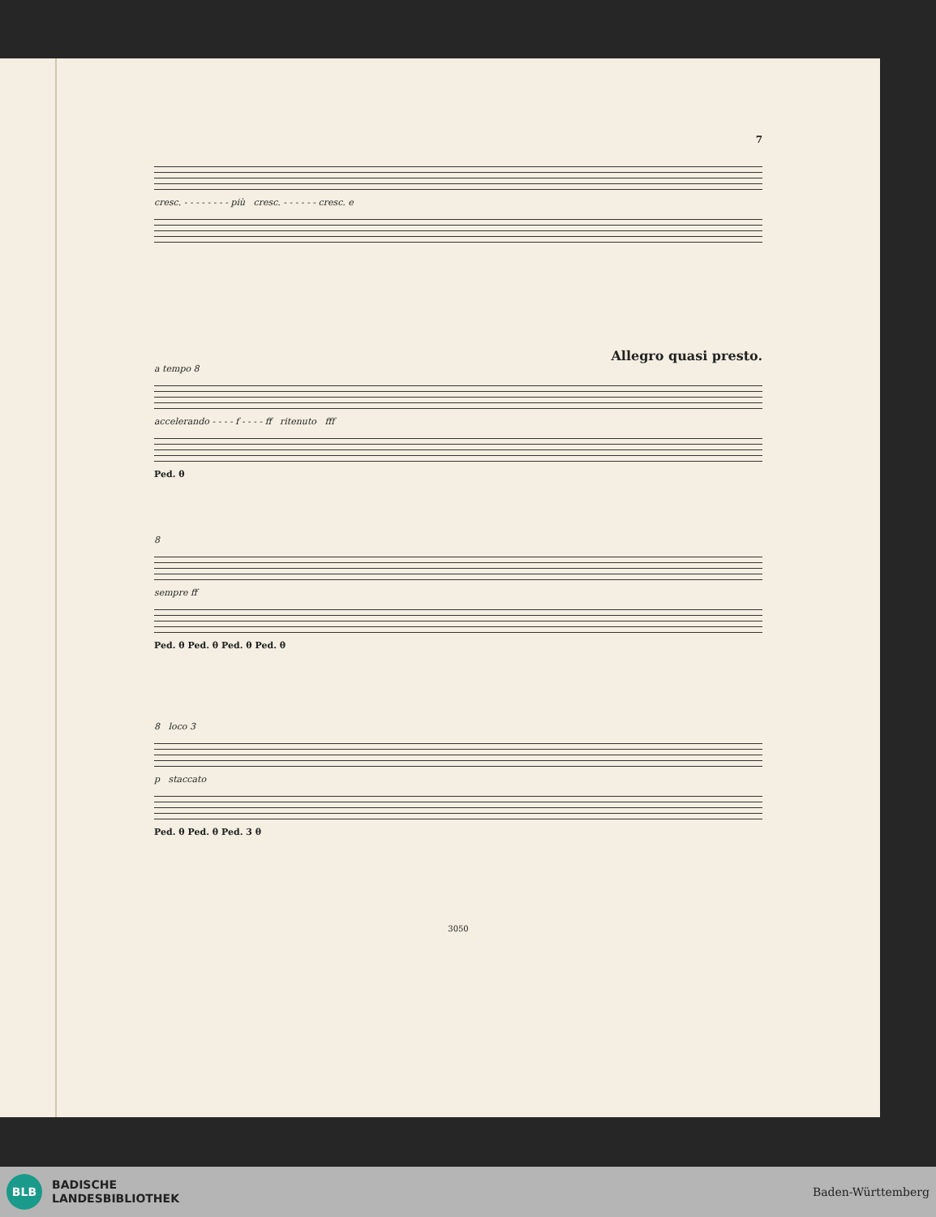7
cresc. - - - - - - - - più cresc. - - - - - - cresc. e
Allegro quasi presto.
a tempo 8
accelerando - - - - f - - - - ff ritenuto fff
Ped. θ
8
sempre ff
Ped. θ Ped. θ Ped. θ Ped. θ
8 loco 3
p staccato
Ped. θ Ped. θ Ped. 3 θ
3050
BLB
BADISCHE
LANDESBIBLIOTHEK
Baden-Württemberg